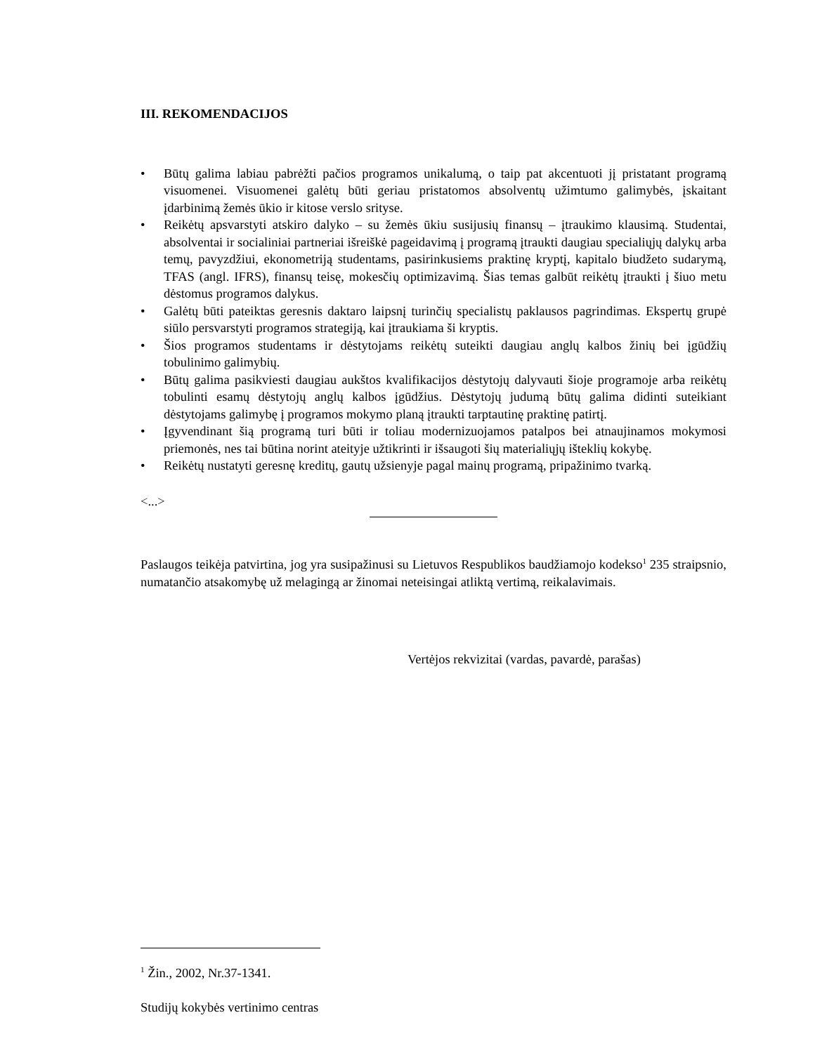III. REKOMENDACIJOS
• Būtų galima labiau pabrėžti pačios programos unikalumą, o taip pat akcentuoti jį pristatant programą visuomenei. Visuomenei galėtų būti geriau pristatomos absolventų užimtumo galimybės, įskaitant įdarbinimą žemės ūkio ir kitose verslo srityse.
• Reikėtų apsvarstyti atskiro dalyko – su žemės ūkiu susijusių finansų – įtraukimo klausimą. Studentai, absolventai ir socialiniai partneriai išreiškė pageidavimą į programą įtraukti daugiau specialiųjų dalykų arba temų, pavyzdžiui, ekonometriją studentams, pasirinkusiems praktinę kryptį, kapitalo biudžeto sudarymą, TFAS (angl. IFRS), finansų teisę, mokesčių optimizavimą. Šias temas galbūt reikėtų įtraukti į šiuo metu dėstomus programos dalykus.
• Galėtų būti pateiktas geresnis daktaro laipsnį turinčių specialistų paklausos pagrindimas. Ekspertų grupė siūlo persvarstyti programos strategiją, kai įtraukiama ši kryptis.
• Šios programos studentams ir dėstytojams reikėtų suteikti daugiau anglų kalbos žinių bei įgūdžių tobulinimo galimybių.
• Būtų galima pasikviesti daugiau aukštos kvalifikacijos dėstytojų dalyvauti šioje programoje arba reikėtų tobulinti esamų dėstytojų anglų kalbos įgūdžius. Dėstytojų judumą būtų galima didinti suteikiant dėstytojams galimybę į programos mokymo planą įtraukti tarptautinę praktinę patirtį.
• Įgyvendinant šią programą turi būti ir toliau modernizuojamos patalpos bei atnaujinamos mokymosi priemonės, nes tai būtina norint ateityje užtikrinti ir išsaugoti šių materialiųjų išteklių kokybę.
• Reikėtų nustatyti geresnę kreditų, gautų užsienyje pagal mainų programą, pripažinimo tvarką.
<...>
Paslaugos teikėja patvirtina, jog yra susipažinusi su Lietuvos Respublikos baudžiamojo kodekso<sup>1</sup> 235 straipsnio, numatančio atsakomybę už melagingą ar žinomai neteisingai atliktą vertimą, reikalavimais.
Vertėjos rekvizitai (vardas, pavardė, parašas)
<sup>1</sup> Žin., 2002, Nr.37-1341.
Studijų kokybės vertinimo centras